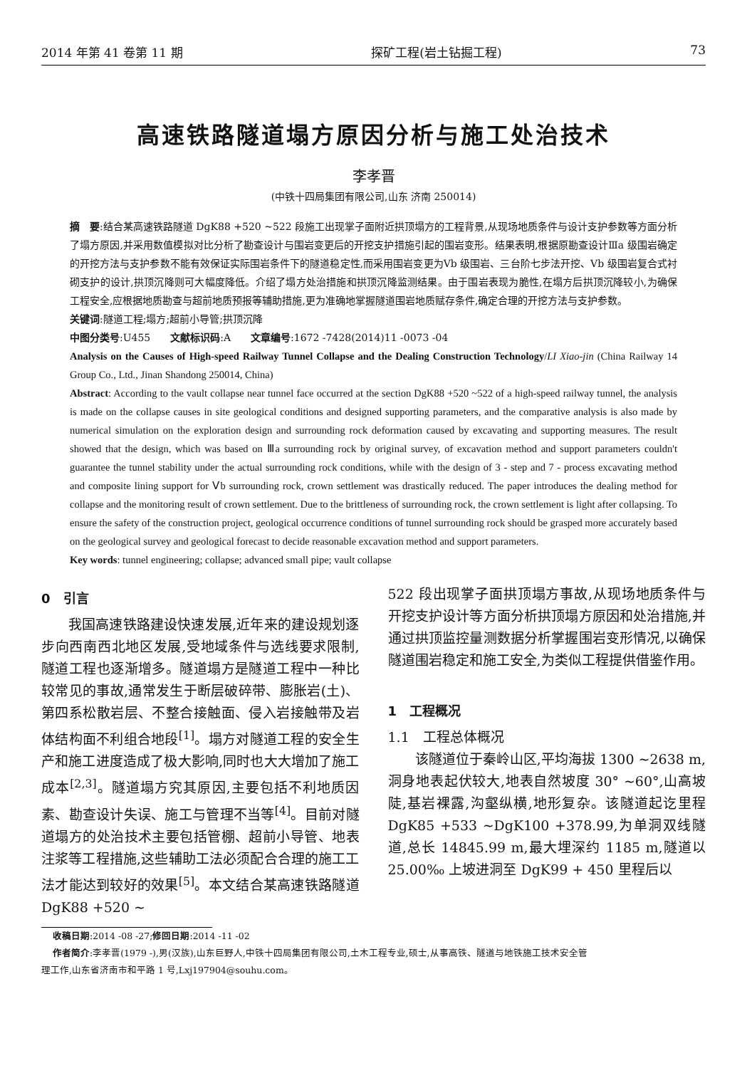2014 年第 41 卷第 11 期 探矿工程(岩土钻掘工程) 73
高速铁路隧道塌方原因分析与施工处治技术
李孝晋
(中铁十四局集团有限公司,山东 济南 250014)
摘　要:结合某高速铁路隧道 DgK88 +520 ~522 段施工出现掌子面附近拱顶塌方的工程背景,从现场地质条件与设计支护参数等方面分析了塌方原因,并采用数值模拟对比分析了勘查设计与围岩变更后的开挖支护措施引起的围岩变形。结果表明,根据原勘查设计Ⅲa 级围岩确定的开挖方法与支护参数不能有效保证实际围岩条件下的隧道稳定性,而采用围岩变更为Ⅴb 级围岩、三台阶七步法开挖、Ⅴb 级围岩复合式衬砌支护的设计,拱顶沉降则可大幅度降低。介绍了塌方处治措施和拱顶沉降监测结果。由于围岩表现为脆性,在塌方后拱顶沉降较小,为确保工程安全,应根据地质勘查与超前地质预报等辅助措施,更为准确地掌握隧道围岩地质赋存条件,确定合理的开挖方法与支护参数。
关键词:隧道工程;塌方;超前小导管;拱顶沉降
中图分类号:U455　　文献标识码:A　　文章编号:1672 -7428(2014)11 -0073 -04
Analysis on the Causes of High-speed Railway Tunnel Collapse and the Dealing Construction Technology/LI Xiao-jin (China Railway 14 Group Co., Ltd., Jinan Shandong 250014, China)
Abstract: According to the vault collapse near tunnel face occurred at the section DgK88 +520 ~522 of a high-speed railway tunnel, the analysis is made on the collapse causes in site geological conditions and designed supporting parameters, and the comparative analysis is also made by numerical simulation on the exploration design and surrounding rock deformation caused by excavating and supporting measures. The result showed that the design, which was based on Ⅲa surrounding rock by original survey, of excavation method and support parameters couldn't guarantee the tunnel stability under the actual surrounding rock conditions, while with the design of 3 - step and 7 - process excavating method and composite lining support for Ⅴb surrounding rock, crown settlement was drastically reduced. The paper introduces the dealing method for collapse and the monitoring result of crown settlement. Due to the brittleness of surrounding rock, the crown settlement is light after collapsing. To ensure the safety of the construction project, geological occurrence conditions of tunnel surrounding rock should be grasped more accurately based on the geological survey and geological forecast to decide reasonable excavation method and support parameters.
Key words: tunnel engineering; collapse; advanced small pipe; vault collapse
0　引言
我国高速铁路建设快速发展,近年来的建设规划逐步向西南西北地区发展,受地域条件与选线要求限制,隧道工程也逐渐增多。隧道塌方是隧道工程中一种比较常见的事故,通常发生于断层破碎带、膨胀岩(土)、第四系松散岩层、不整合接触面、侵入岩接触带及岩体结构面不利组合地段<sup>[1]</sup>。塌方对隧道工程的安全生产和施工进度造成了极大影响,同时也大大增加了施工成本<sup>[2,3]</sup>。隧道塌方究其原因,主要包括不利地质因素、勘查设计失误、施工与管理不当等<sup>[4]</sup>。目前对隧道塌方的处治技术主要包括管棚、超前小导管、地表注浆等工程措施,这些辅助工法必须配合合理的施工工法才能达到较好的效果<sup>[5]</sup>。本文结合某高速铁路隧道 DgK88 +520 ~
522 段出现掌子面拱顶塌方事故,从现场地质条件与开挖支护设计等方面分析拱顶塌方原因和处治措施,并通过拱顶监控量测数据分析掌握围岩变形情况,以确保隧道围岩稳定和施工安全,为类似工程提供借鉴作用。
1　工程概况
1.1　工程总体概况
该隧道位于秦岭山区,平均海拔 1300 ~2638 m,洞身地表起伏较大,地表自然坡度 30° ~60°,山高坡陡,基岩裸露,沟壑纵横,地形复杂。该隧道起讫里程 DgK85 +533 ~DgK100 +378.99,为单洞双线隧道,总长 14845.99 m,最大埋深约 1185 m,隧道以 25.00‰ 上坡进洞至 DgK99 + 450 里程后以
收稿日期:2014 -08 -27;修回日期:2014 -11 -02
作者简介:李孝晋(1979 -),男(汉族),山东巨野人,中铁十四局集团有限公司,土木工程专业,硕士,从事高铁、隧道与地铁施工技术安全管
理工作,山东省济南市和平路 1 号,Lxj197904@souhu.com。